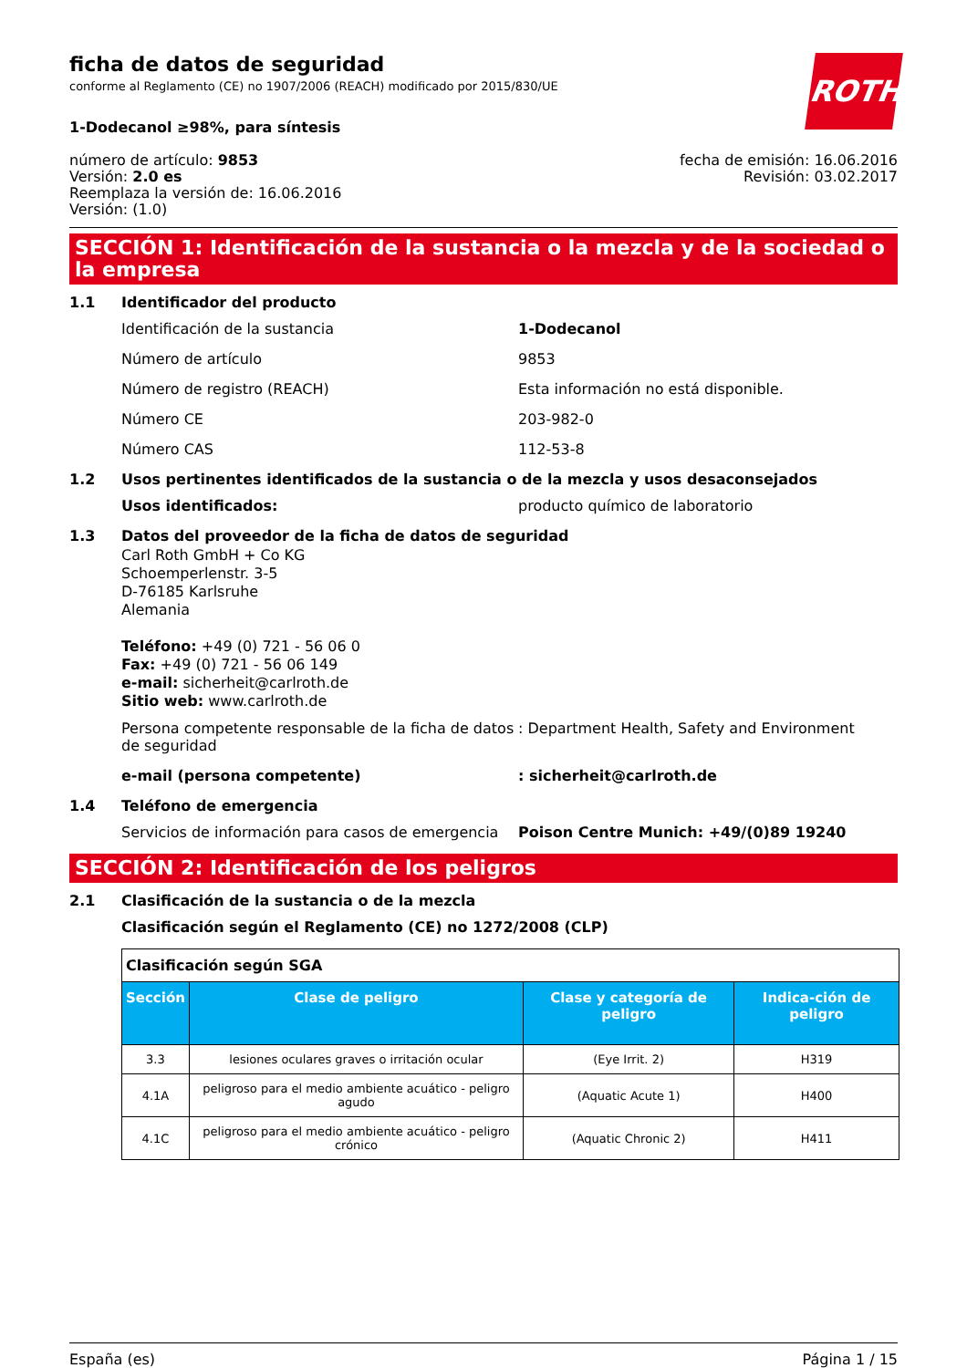ficha de datos de seguridad
conforme al Reglamento (CE) no 1907/2006 (REACH) modificado por 2015/830/UE
ROTH
1-Dodecanol ≥98%, para síntesis
número de artículo: 9853
Versión: 2.0 es
Reemplaza la versión de: 16.06.2016
Versión: (1.0)
fecha de emisión: 16.06.2016
Revisión: 03.02.2017
SECCIÓN 1: Identificación de la sustancia o la mezcla y de la sociedad o la empresa
1.1 Identificador del producto
Identificación de la sustancia 1-Dodecanol
Número de artículo 9853
Número de registro (REACH) Esta información no está disponible.
Número CE 203-982-0
Número CAS 112-53-8
1.2 Usos pertinentes identificados de la sustancia o de la mezcla y usos desaconsejados
Usos identificados: producto químico de laboratorio
1.3 Datos del proveedor de la ficha de datos de seguridad
Carl Roth GmbH + Co KG
Schoemperlenstr. 3-5
D-76185 Karlsruhe
Alemania
Teléfono: +49 (0) 721 - 56 06 0
Fax: +49 (0) 721 - 56 06 149
e-mail: sicherheit@carlroth.de
Sitio web: www.carlroth.de
Persona competente responsable de la ficha de datos de seguridad: Department Health, Safety and Environment
e-mail (persona competente): sicherheit@carlroth.de
1.4 Teléfono de emergencia
Servicios de información para casos de emergencia Poison Centre Munich: +49/(0)89 19240
SECCIÓN 2: Identificación de los peligros
2.1 Clasificación de la sustancia o de la mezcla
Clasificación según el Reglamento (CE) no 1272/2008 (CLP)
| Clasificación según SGA | | | |
| Sección | Clase de peligro | Clase y categoría de peligro | Indica-ción de peligro |
| 3.3 | lesiones oculares graves o irritación ocular | (Eye Irrit. 2) | H319 |
| 4.1A | peligroso para el medio ambiente acuático - peligro agudo | (Aquatic Acute 1) | H400 |
| 4.1C | peligroso para el medio ambiente acuático - peligro crónico | (Aquatic Chronic 2) | H411 |
España (es) Página 1 / 15